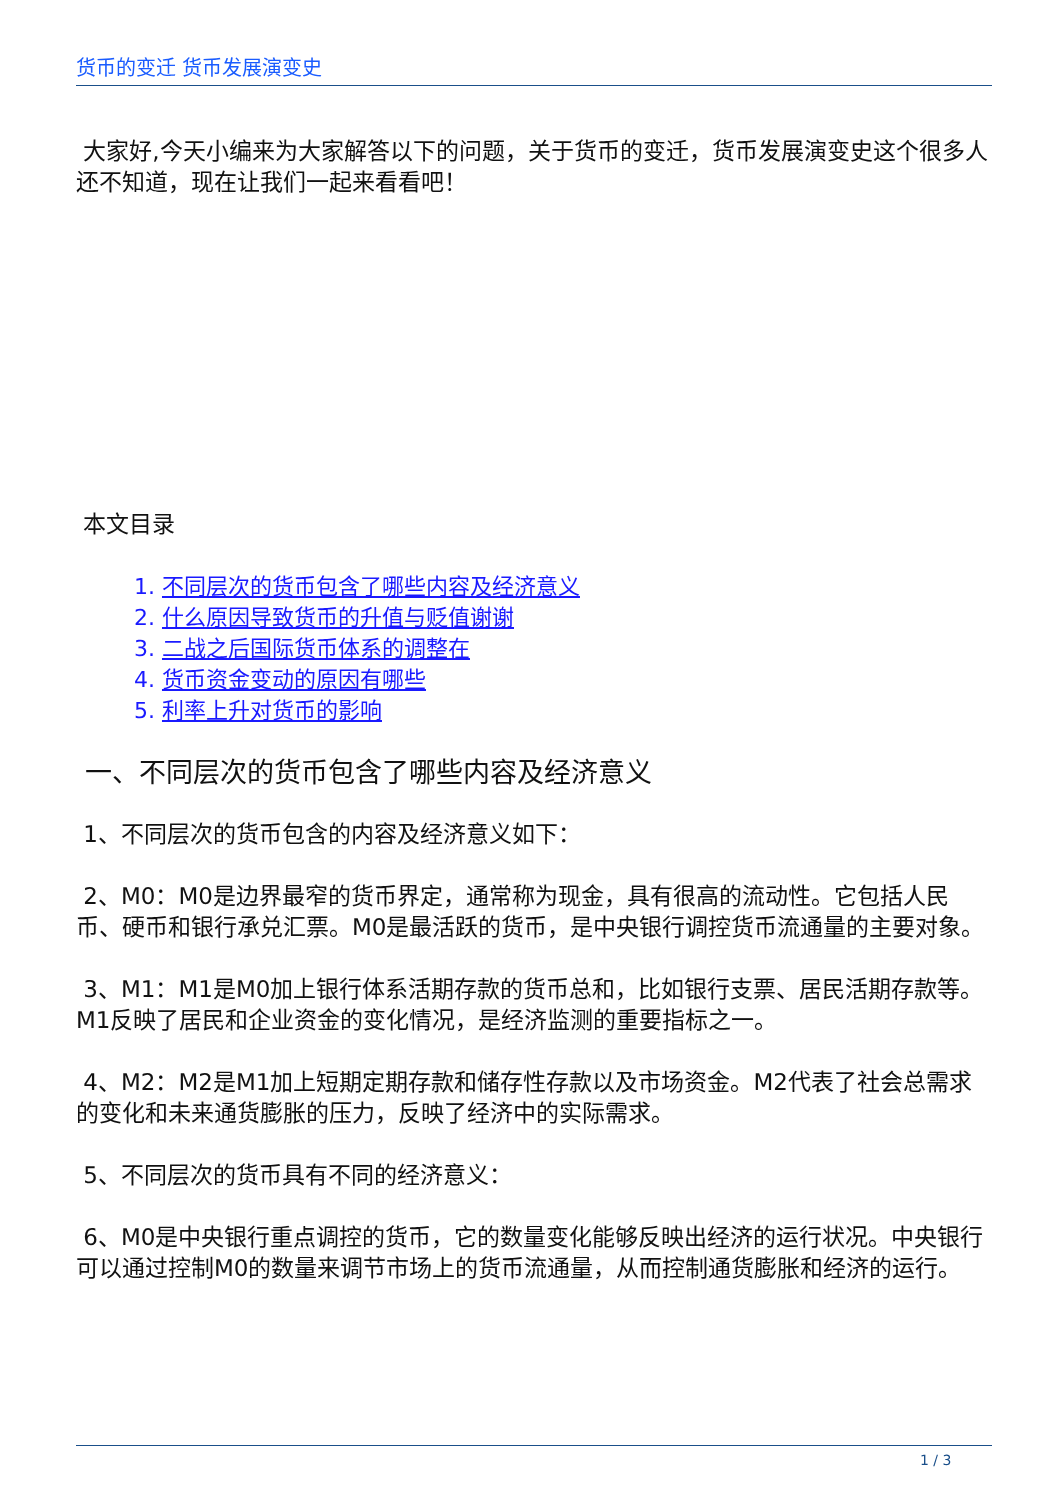货币的变迁 货币发展演变史
大家好,今天小编来为大家解答以下的问题，关于货币的变迁，货币发展演变史这个很多人还不知道，现在让我们一起来看看吧！
本文目录
1. 不同层次的货币包含了哪些内容及经济意义
2. 什么原因导致货币的升值与贬值谢谢
3. 二战之后国际货币体系的调整在
4. 货币资金变动的原因有哪些
5. 利率上升对货币的影响
一、不同层次的货币包含了哪些内容及经济意义
1、不同层次的货币包含的内容及经济意义如下：
2、M0：M0是边界最窄的货币界定，通常称为现金，具有很高的流动性。它包括人民币、硬币和银行承兑汇票。M0是最活跃的货币，是中央银行调控货币流通量的主要对象。
3、M1：M1是M0加上银行体系活期存款的货币总和，比如银行支票、居民活期存款等。M1反映了居民和企业资金的变化情况，是经济监测的重要指标之一。
4、M2：M2是M1加上短期定期存款和储存性存款以及市场资金。M2代表了社会总需求的变化和未来通货膨胀的压力，反映了经济中的实际需求。
5、不同层次的货币具有不同的经济意义：
6、M0是中央银行重点调控的货币，它的数量变化能够反映出经济的运行状况。中央银行可以通过控制M0的数量来调节市场上的货币流通量，从而控制通货膨胀和经济的运行。
1 / 3